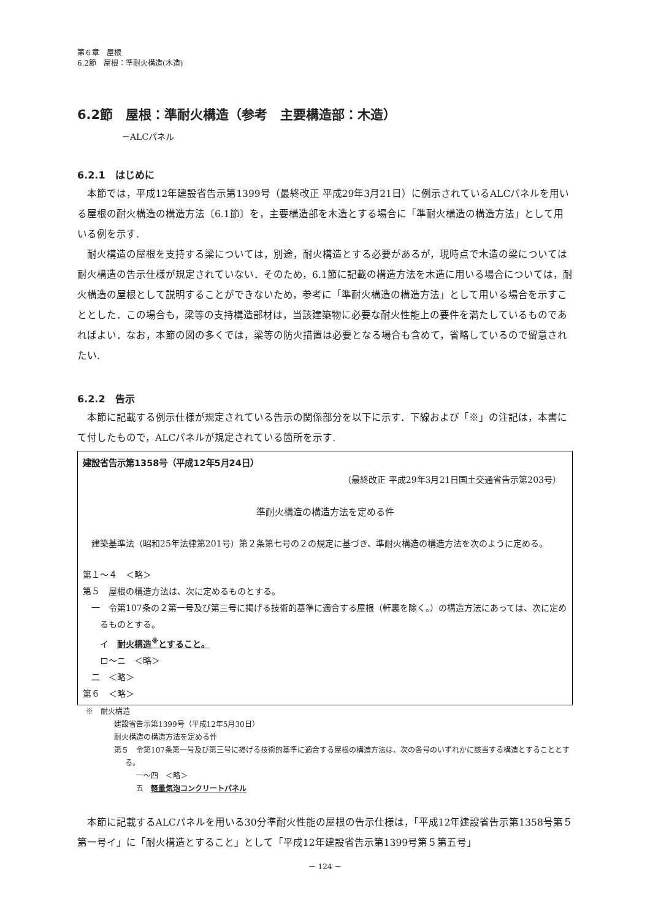第６章　屋根
6.2節　屋根：準耐火構造(木造)
6.2節　屋根：準耐火構造（参考　主要構造部：木造）
－ALCパネル
6.2.1　はじめに
本節では，平成12年建設省告示第1399号（最終改正 平成29年3月21日）に例示されているALCパネルを用いる屋根の耐火構造の構造方法〔6.1節〕を，主要構造部を木造とする場合に「準耐火構造の構造方法」として用いる例を示す.
耐火構造の屋根を支持する梁については，別途，耐火構造とする必要があるが，現時点で木造の梁については耐火構造の告示仕様が規定されていない．そのため，6.1節に記載の構造方法を木造に用いる場合については，耐火構造の屋根として説明することができないため，参考に「準耐火構造の構造方法」として用いる場合を示すこととした．この場合も，梁等の支持構造部材は，当該建築物に必要な耐火性能上の要件を満たしているものであればよい．なお，本節の図の多くでは，梁等の防火措置は必要となる場合も含めて，省略しているので留意されたい.
6.2.2　告示
本節に記載する例示仕様が規定されている告示の関係部分を以下に示す．下線および「※」の注記は，本書にて付したもので，ALCパネルが規定されている箇所を示す.
建設省告示第1358号（平成12年5月24日）
（最終改正 平成29年3月21日国土交通省告示第203号）
準耐火構造の構造方法を定める件
建築基準法（昭和25年法律第201号）第２条第七号の２の規定に基づき、準耐火構造の構造方法を次のように定める。
第１～４　＜略＞
第５　屋根の構造方法は、次に定めるものとする。
一　令第107条の２第一号及び第三号に掲げる技術的基準に適合する屋根（軒裏を除く。）の構造方法にあっては、次に定めるものとする。
イ　耐火構造<sup>※</sup>とすること。
ロ～ニ　＜略＞
二　＜略＞
第６　＜略＞
※　耐火構造
建設省告示第1399号（平成12年5月30日）
耐火構造の構造方法を定める件
第５　令第107条第一号及び第三号に掲げる技術的基準に適合する屋根の構造方法は、次の各号のいずれかに該当する構造とすることとする。
一～四　＜略＞
五　軽量気泡コンクリートパネル
本節に記載するALCパネルを用いる30分準耐火性能の屋根の告示仕様は，「平成12年建設省告示第1358号第５第一号イ」に「耐火構造とすること」として「平成12年建設省告示第1399号第５第五号」
－ 124 －